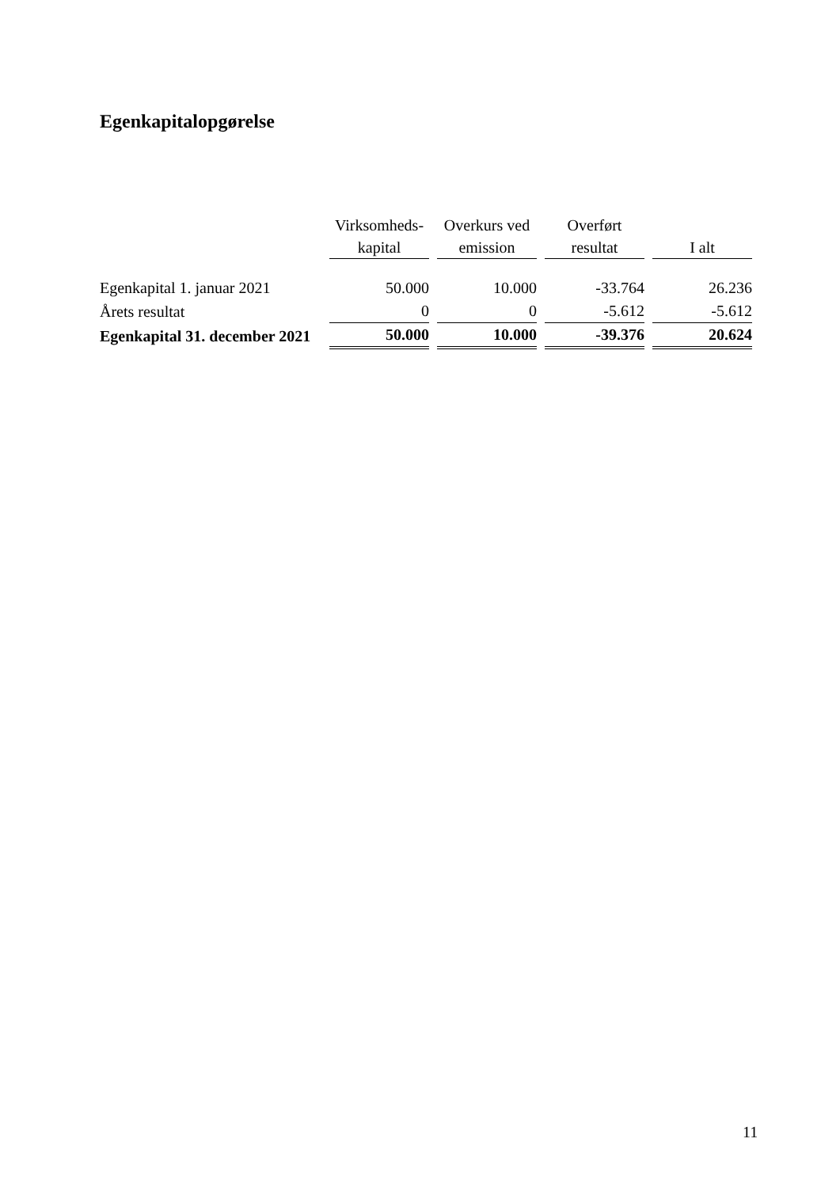Egenkapitalopgørelse
| | Virksomheds- kapital | Overkurs ved emission | Overført resultat | I alt |
| --- | --- | --- | --- | --- |
| Egenkapital 1. januar 2021 | 50.000 | 10.000 | -33.764 | 26.236 |
| Årets resultat | 0 | 0 | -5.612 | -5.612 |
| Egenkapital 31. december 2021 | 50.000 | 10.000 | -39.376 | 20.624 |
11